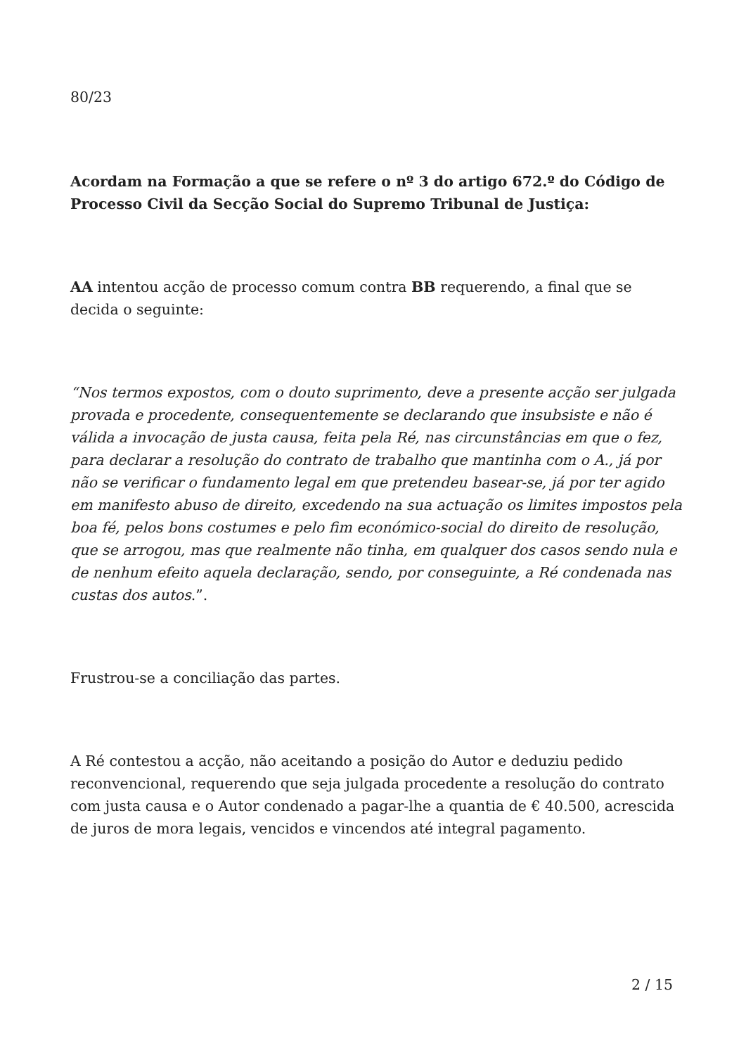80/23
Acordam na Formação a que se refere o nº 3 do artigo 672.º do Código de Processo Civil da Secção Social do Supremo Tribunal de Justiça:
AA intentou acção de processo comum contra BB requerendo, a final que se decida o seguinte:
“Nos termos expostos, com o douto suprimento, deve a presente acção ser julgada provada e procedente, consequentemente se declarando que insubsiste e não é válida a invocação de justa causa, feita pela Ré, nas circunstâncias em que o fez, para declarar a resolução do contrato de trabalho que mantinha com o A., já por não se verificar o fundamento legal em que pretendeu basear-se, já por ter agido em manifesto abuso de direito, excedendo na sua actuação os limites impostos pela boa fé, pelos bons costumes e pelo fim económico-social do direito de resolução, que se arrogou, mas que realmente não tinha, em qualquer dos casos sendo nula e de nenhum efeito aquela declaração, sendo, por conseguinte, a Ré condenada nas custas dos autos.”.
Frustrou-se a conciliação das partes.
A Ré contestou a acção, não aceitando a posição do Autor e deduziu pedido reconvencional, requerendo que seja julgada procedente a resolução do contrato com justa causa e o Autor condenado a pagar-lhe a quantia de € 40.500, acrescida de juros de mora legais, vencidos e vincendos até integral pagamento.
2 / 15